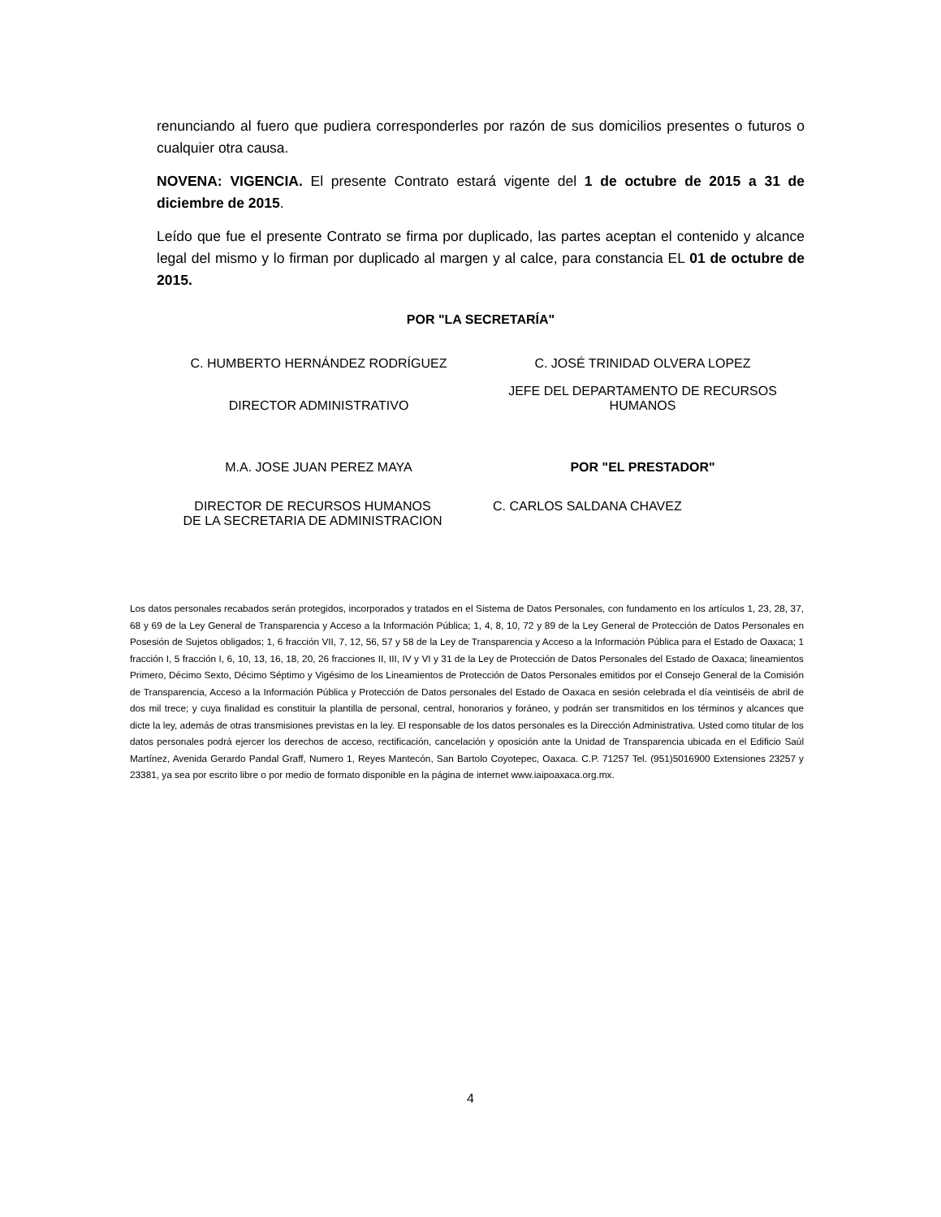renunciando al fuero que pudiera corresponderles por razón de sus domicilios presentes o futuros o cualquier otra causa.
NOVENA: VIGENCIA. El presente Contrato estará vigente del 1 de octubre de 2015 a 31 de diciembre de 2015.
Leído que fue el presente Contrato se firma por duplicado, las partes aceptan el contenido y alcance legal del mismo y lo firman por duplicado al margen y al calce, para constancia EL 01 de octubre de 2015.
POR "LA SECRETARÍA"
C. HUMBERTO HERNÁNDEZ RODRÍGUEZ
C. JOSÉ TRINIDAD OLVERA LOPEZ
DIRECTOR ADMINISTRATIVO
JEFE DEL DEPARTAMENTO DE RECURSOS HUMANOS
M.A. JOSE JUAN PEREZ MAYA POR "EL PRESTADOR"
DIRECTOR DE RECURSOS HUMANOS
DE LA SECRETARIA DE ADMINISTRACION
C. CARLOS SALDANA CHAVEZ
Los datos personales recabados serán protegidos, incorporados y tratados en el Sistema de Datos Personales, con fundamento en los artículos 1, 23, 28, 37, 68 y 69 de la Ley General de Transparencia y Acceso a la Información Pública; 1, 4, 8, 10, 72 y 89 de la Ley General de Protección de Datos Personales en Posesión de Sujetos obligados; 1, 6 fracción VII, 7, 12, 56, 57 y 58 de la Ley de Transparencia y Acceso a la Información Pública para el Estado de Oaxaca; 1 fracción I, 5 fracción I, 6, 10, 13, 16, 18, 20, 26 fracciones II, III, IV y VI y 31 de la Ley de Protección de Datos Personales del Estado de Oaxaca; lineamientos Primero, Décimo Sexto, Décimo Séptimo y Vigésimo de los Lineamientos de Protección de Datos Personales emitidos por el Consejo General de la Comisión de Transparencia, Acceso a la Información Pública y Protección de Datos personales del Estado de Oaxaca en sesión celebrada el día veintiséis de abril de dos mil trece; y cuya finalidad es constituir la plantilla de personal, central, honorarios y foráneo, y podrán ser transmitidos en los términos y alcances que dicte la ley, además de otras transmisiones previstas en la ley. El responsable de los datos personales es la Dirección Administrativa. Usted como titular de los datos personales podrá ejercer los derechos de acceso, rectificación, cancelación y oposición ante la Unidad de Transparencia ubicada en el Edificio Saúl Martínez, Avenida Gerardo Pandal Graff, Numero 1, Reyes Mantecón, San Bartolo Coyotepec, Oaxaca. C.P. 71257 Tel. (951)5016900 Extensiones 23257 y 23381, ya sea por escrito libre o por medio de formato disponible en la página de internet www.iaipoaxaca.org.mx.
4